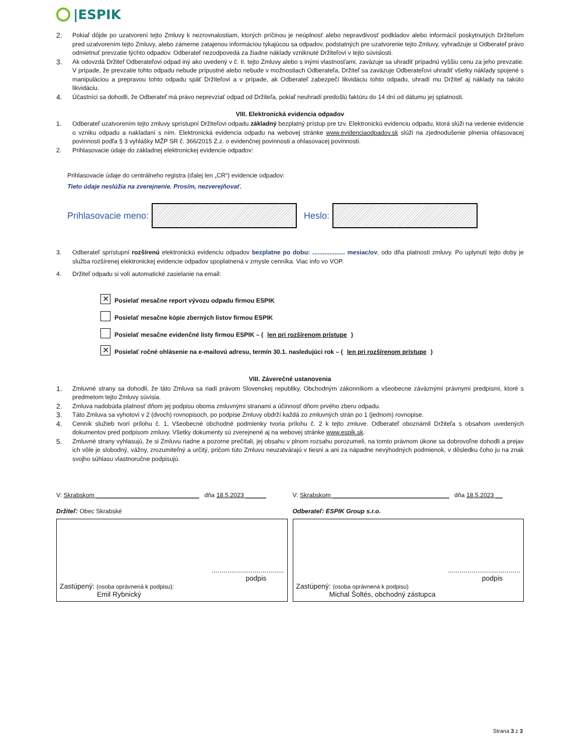|ESPIK
2. Pokiaľ dôjde po uzatvorení tejto Zmluvy k nezrovnalostiam, ktorých príčinou je neúplnosť alebo nepravdivosť podkladov alebo informácií poskytnutých Držiteľom pred uzatvorením tejto Zmluvy, alebo zámerne zatajenou informáciou týkajúcou sa odpadov, podstatných pre uzatvorenie tejto Zmluvy, vyhradzuje si Odberateľ právo odmietnuť prevzatie týchto odpadov. Odberateľ nezodpovedá za žiadne náklady vzniknuté Držiteľovi v tejto súvislosti.
3. Ak odovzdá Držiteľ Odberateľovi odpad iný ako uvedený v č. II. tejto Zmluvy alebo s inými vlastnosťami, zaväzuje sa uhradiť prípadnú vyššiu cenu za jeho prevzatie. V prípade, že prevzatie tohto odpadu nebude prípustné alebo nebude v možnostiach Odberateľa, Držiteľ sa zaväzuje Odberateľovi uhradiť všetky náklady spojené s manipuláciou a prepravou tohto odpadu späť Držiteľovi a v prípade, ak Odberateľ zabezpečí likvidáciu tohto odpadu, uhradí mu Držiteľ aj náklady na takúto likvidáciu.
4. Účastníci sa dohodli, že Odberateľ má právo neprevziať odpad od Držiteľa, pokiaľ neuhradí predošlú faktúru do 14 dní od dátumu jej splatnosti.
VIII. Elektronická evidencia odpadov
1. Odberateľ uzatvorením tejto zmluvy sprístupní Držiteľovi odpadu základný bezplatný prístup pre tzv. Elektronickú evidenciu odpadu, ktorá slúži na vedenie evidencie o vzniku odpadu a nakladaní s ním. Elektronická evidencia odpadu na webovej stránke www.evidenciaodpadov.sk slúži na zjednodušenie plnenia ohlasovacej povinnosti podľa § 3 vyhlášky MŽP SR č. 366/2015 Z.z. o evidenčnej povinnosti a ohlasovacej povinnosti.
2. Prihlasovacie údaje do základnej elektronickej evidencie odpadov:
Prihlasovacie údaje do centrálneho registra (ďalej len „CR“) evidencie odpadov:
Tieto údaje neslúžia na zverejnenie. Prosím, nezverejňovať.
Prihlasovacie meno:
Heslo:
3. Odberateľ sprístupní rozšírenú elektronickú evidenciu odpadov bezplatne po dobu: ................... mesiac/ov, odo dňa platnosti zmluvy. Po uplynutí tejto doby je služba rozšírenej elektronickej evidencie odpadov spoplatnená v zmysle cenníka. Viac info vo VOP.
4. Držiteľ odpadu si volí automatické zasielanie na email:
✕ Posielať mesačne report vývozu odpadu firmou ESPIK
Posielať mesačne kópie zberných listov firmou ESPIK
Posielať mesačne evidenčné listy firmou ESPIK – (len pri rozšírenom prístupe)
✕ Posielať ročné ohlásenie na e-mailovú adresu, termín 30.1. nasledujúci rok – (len pri rozšírenom prístupe)
VIII. Záverečné ustanovenia
1. Zmluvné strany sa dohodli, že táto Zmluva sa riadi právom Slovenskej republiky, Obchodným zákonníkom a všeobecne záväznými právnymi predpismi, ktoré s predmetom tejto Zmluvy súvisia.
2. Zmluva nadobúda platnosť dňom jej podpisu oboma zmluvnými stranami a účinnosť dňom prvého zberu odpadu.
3. Táto Zmluva sa vyhotoví v 2 (dvoch) rovnopisoch, po podpise Zmluvy obdrží každá zo zmluvných strán po 1 (jednom) rovnopise.
4. Cenník služieb tvorí prílohu č. 1, Všeobecné obchodné podmienky tvoria prílohu č. 2 k tejto zmluve. Odberateľ oboznámil Držiteľa s obsahom uvedených dokumentov pred podpisom zmluvy. Všetky dokumenty sú zverejnené aj na webovej stránke www.espik.sk.
5. Zmluvné strany vyhlasujú, že si Zmluvu riadne a pozorne prečítali, jej obsahu v plnom rozsahu porozumeli, na tomto právnom úkone sa dobrovoľne dohodli a prejav ich vôle je slobodný, vážny, zrozumiteľný a určitý, pričom túto Zmluvu neuzatvárajú v tiesni a ani za nápadne nevýhodných podmienok, v dôsledku čoho ju na znak svojho súhlasu vlastnoručne podpisujú.
V: Skrabskom ______________________________ dňa 18.5.2023 ______
Držiteľ: Obec Skrabské
.....................................
podpis
Zastúpený: (osoba oprávnená k podpisu):
Emil Rybnický
V: Skrabskom __________________________________ dňa 18.5.2023 __
Odberateľ: ESPIK Group s.r.o.
.....................................
podpis
Zastúpený: (osoba oprávnená k podpisu)
Michal Šoltés, obchodný zástupca
Strana 3 z 3